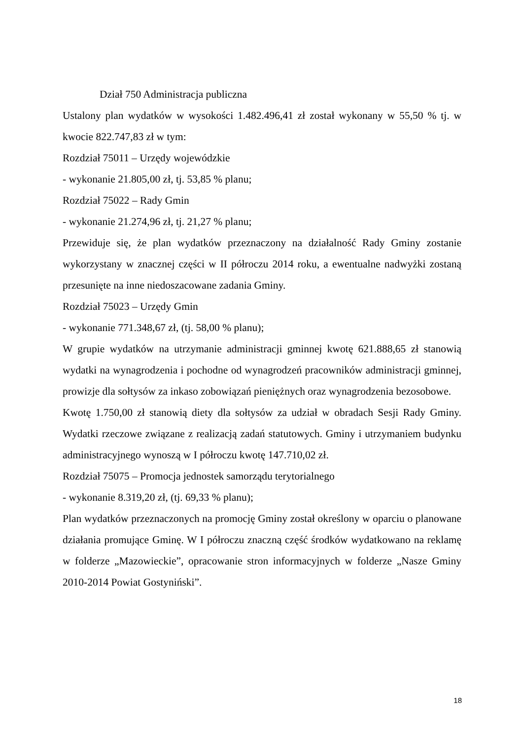Dział 750 Administracja publiczna
Ustalony plan wydatków w wysokości 1.482.496,41 zł został wykonany w 55,50 % tj. w kwocie 822.747,83 zł w tym:
Rozdział 75011 – Urzędy wojewódzkie
- wykonanie 21.805,00 zł, tj. 53,85 % planu;
Rozdział 75022 – Rady Gmin
- wykonanie 21.274,96 zł, tj. 21,27 % planu;
Przewiduje się, że plan wydatków przeznaczony na działalność Rady Gminy zostanie wykorzystany w znacznej części w II półroczu 2014 roku, a ewentualne nadwyżki zostaną przesunięte na inne niedoszacowane zadania Gminy.
Rozdział 75023 – Urzędy Gmin
- wykonanie 771.348,67 zł, (tj. 58,00 % planu);
W grupie wydatków na utrzymanie administracji gminnej kwotę 621.888,65 zł stanowią wydatki na wynagrodzenia i pochodne od wynagrodzeń pracowników administracji gminnej, prowizje dla sołtysów za inkaso zobowiązań pieniężnych oraz wynagrodzenia bezosobowe.
Kwotę 1.750,00 zł stanowią diety dla sołtysów za udział w obradach Sesji Rady Gminy. Wydatki rzeczowe związane z realizacją zadań statutowych. Gminy i utrzymaniem budynku administracyjnego wynoszą w I półroczu kwotę 147.710,02 zł.
Rozdział 75075 – Promocja jednostek samorządu terytorialnego
- wykonanie 8.319,20 zł, (tj. 69,33 % planu);
Plan wydatków przeznaczonych na promocję Gminy został określony w oparciu o planowane działania promujące Gminę. W I półroczu znaczną część środków wydatkowano na reklamę w folderze „Mazowieckie”, opracowanie stron informacyjnych w folderze „Nasze Gminy 2010-2014 Powiat Gostyniński”.
18